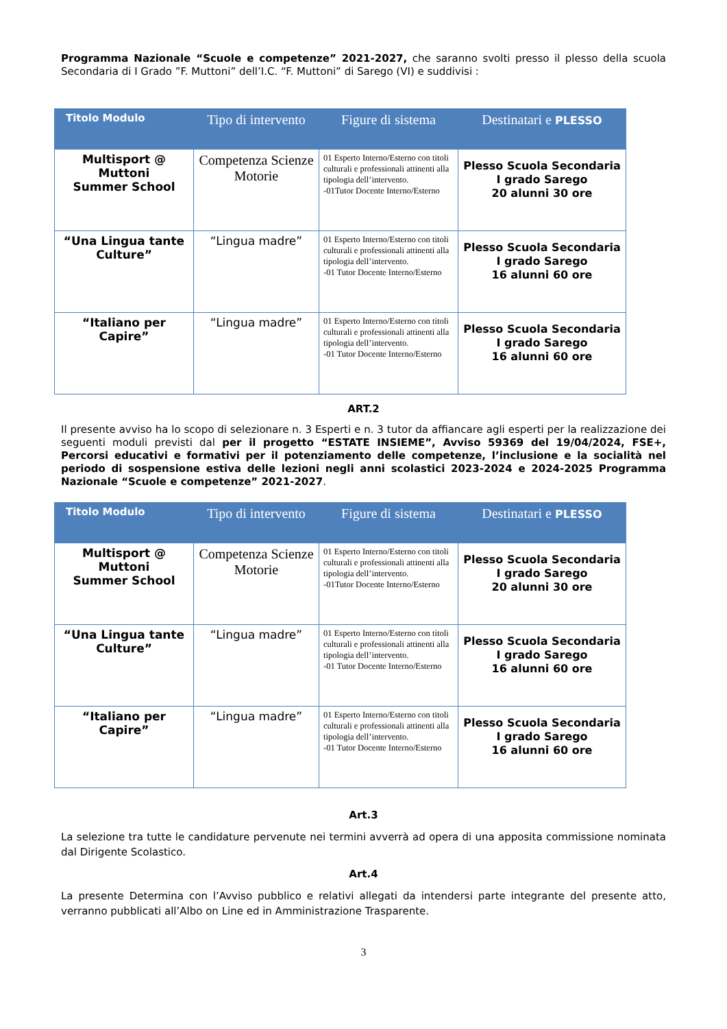Programma Nazionale “Scuole e competenze” 2021-2027, che saranno svolti presso il plesso della scuola Secondaria di I Grado ”F. Muttoni” dell’I.C. “F. Muttoni” di Sarego (VI) e suddivisi :
| Titolo Modulo | Tipo di intervento | Figure di sistema | Destinatari e PLESSO |
| --- | --- | --- | --- |
| Multisport @ Muttoni Summer School | Competenza Scienze Motorie | 01 Esperto Interno/Esterno con titoli culturali e professionali attinenti alla tipologia dell’intervento. -01Tutor Docente Interno/Esterno | Plesso Scuola Secondaria I grado Sarego 20 alunni 30 ore |
| “Una Lingua tante Culture” | “Lingua madre” | 01 Esperto Interno/Esterno con titoli culturali e professionali attinenti alla tipologia dell’intervento. -01 Tutor Docente Interno/Esterno | Plesso Scuola Secondaria I grado Sarego 16 alunni 60 ore |
| “Italiano per Capire” | “Lingua madre” | 01 Esperto Interno/Esterno con titoli culturali e professionali attinenti alla tipologia dell’intervento. -01 Tutor Docente Interno/Esterno | Plesso Scuola Secondaria I grado Sarego 16 alunni 60 ore |
ART.2
Il presente avviso ha lo scopo di selezionare n. 3 Esperti e n. 3 tutor da affiancare agli esperti per la realizzazione dei seguenti moduli previsti dal per il progetto “ESTATE INSIEME”, Avviso 59369 del 19/04/2024, FSE+, Percorsi educativi e formativi per il potenziamento delle competenze, l’inclusione e la socialità nel periodo di sospensione estiva delle lezioni negli anni scolastici 2023-2024 e 2024-2025 Programma Nazionale “Scuole e competenze” 2021-2027.
| Titolo Modulo | Tipo di intervento | Figure di sistema | Destinatari e PLESSO |
| --- | --- | --- | --- |
| Multisport @ Muttoni Summer School | Competenza Scienze Motorie | 01 Esperto Interno/Esterno con titoli culturali e professionali attinenti alla tipologia dell’intervento. -01Tutor Docente Interno/Esterno | Plesso Scuola Secondaria I grado Sarego 20 alunni 30 ore |
| “Una Lingua tante Culture” | “Lingua madre” | 01 Esperto Interno/Esterno con titoli culturali e professionali attinenti alla tipologia dell’intervento. -01 Tutor Docente Interno/Esterno | Plesso Scuola Secondaria I grado Sarego 16 alunni 60 ore |
| “Italiano per Capire” | “Lingua madre” | 01 Esperto Interno/Esterno con titoli culturali e professionali attinenti alla tipologia dell’intervento. -01 Tutor Docente Interno/Esterno | Plesso Scuola Secondaria I grado Sarego 16 alunni 60 ore |
Art.3
La selezione tra tutte le candidature pervenute nei termini avverrà ad opera di una apposita commissione nominata dal Dirigente Scolastico.
Art.4
La presente Determina con l’Avviso pubblico e relativi allegati da intendersi parte integrante del presente atto, verranno pubblicati all’Albo on Line ed in Amministrazione Trasparente.
3